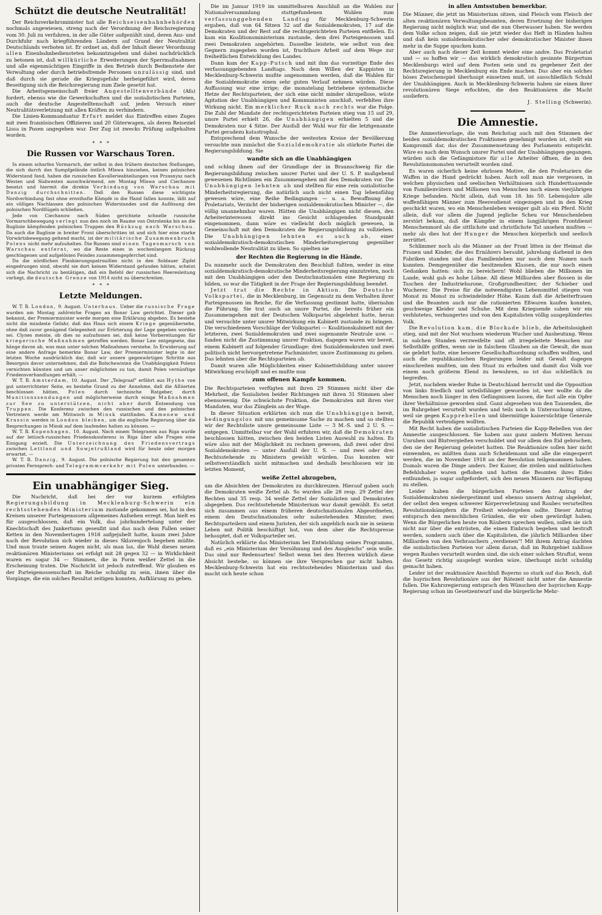Schützt die deutsche Neutralität!
Der Reichsverkehrsminister hat alle Reichseisenbahnbehörden nochmals angewiesen, streng nach der Verordnung der Reichsregierung vom 30. Juli zu verfahren, in der alle Güter aufgezählt sind, deren Aus- und Durchfuhr nach kriegführenden Ländern auf Grund der Neutralität Deutschlands verboten ist. Er ordnet an, daß der Inhalt dieser Verordnung allen Eisenbahnbediensteten bekanntzugeben und dabei nachdrücklich zu betonen ist, daß willkürliche Erweiterungen der Sperrmaßnahmen und alle eigenmächtigen Eingriffe in den Betrieb durch Bedienstete der Verwaltung oder durch betriebsfremde Personen unzulässig sind, und daß durch sie gerade die Kriegsgefahr herbeigeführt wird, deren Beseitigung sich die Reichsregierung zum Ziele gesetzt hat.
Die Arbeitsgemeinschaft freier Angestelltenverbände (Afa) fordert, ebenso wie die Gewerkschaften und die sozialistischen Parteien, auch die deutsche Angestelltenschaft auf, jeden Versuch einer Neutralitätsverletzung mit allen Kräften zu verhindern.
Die Linien-Kommandantur Erfurt meldet das Eintreffen eines Zuges mit zwei französischen Offizieren und 20 Güterwagen, als deren Reiseziel Lissa in Posen angegeben war. Der Zug ist zwecks Prüfung aufgehalten worden.
* * *
Die Russen vor Warschaus Toren.
In einem scharfen Vormarsch, der selbst in den frühern deutschen Stellungen, die sich durch das Sumpfgelände östlich Mlawa hinziehen, keinen polnischen Widerstand fand, haben die russischen Kavallerieabteilungen von Przasnysz nach Westen und Südwesten ausschwärmend, am Montag Mlawa und Ciechanow besetzt und hiermit die direkte Verbindung von Warschau mit Danzig durchschnitten. Daß den Russen diese wichtigste Nordverbindung fast ohne ernsthafte Kämpfe in die Hand fallen konnte, läßt auf ein völliges Nachlassen des polnischen Widerstandes und die Auflösung des polnischen Nordflügels schließen.
Jede von Ciechanow nach Süden gerichtete schnelle russische Vormarschbewegung verlegt nun den noch im Raume von Ostrolenka bis an die Buglinie kämpfenden polnischen Truppen den Rückzug nach Warschau. Da auch die Buglinie in breiter Front überschritten ist und sich hier eine starke Vorwärtsbewegung geltend macht, ist der militärische Zusammenbruch Polens nicht mehr aufzuhalten. Die Russen sind einen Tagesmarsch von Warschau entfernt, wo die Reste eines in wochenlangem Rückzug geschlagenen und aufgelösten Feindes zusammengepferchet sind.
Da die nördlichen Flankierungspatrouillen nicht in den Soldauer Zipfel eingedrungen sind, obwohl sie dort keinen Widerstand gefunden hätten, scheint sich die Nachricht zu bestätigen, daß ein Befehl der russischen Heeresleitung vorliegt, die deutsche Grenze von 1914 nicht zu überschreiten.
* * *
Letzte Meldungen.
W. T. B. London, 9. August. Unterhaus. Ueber die russische Frage wurden am Montag zahlreiche Fragen an Bonar Law gerichtet. Dieser gab bekannt, der Premierminister werde morgen eine Erklärung abgeben. Es bestehe nicht die mindeste Gefahr, daß das Haus sich einem Kriege gegenübersehe, ohne daß zuvor genügend Gelegenheit zur Erörterung der Lage gegeben worden sei. Clynes meinte, ob dies so aufzufassen sei, daß keine Vorbereitungen für kriegerische Maßnahmen getroffen werden. Bonar Law entgegnete, das hänge davon ab, was man unter solchen Maßnahmen verstehe. In Erwiderung auf eine andere Anfrage bemerkte Bonar Law, der Premierminister legte in der letzten Woche ausdrücklich dar, daß wir unsere gegenwärtigen Schritte aus Besorgnis davor unternehmen, daß die Bolschewisten die Unabhängigkeit Polens vernichten könnten und um unser möglichstes zu tun, damit Polen vernünftige Friedensverhandlungen erhält. —
W. T. B. Amsterdam, 10. August. Der „Telegraaf" erfährt aus Hythe von gut unterrichteter Seite, es bestehe Grund zu der Annahme, daß die Alliierten beschlossen hätten, Polen durch technische Ratgeber, durch Munitionssendungen und möglicherweise durch einige Maßnahmen zur See zu unterstützen, nicht aber durch Entsendung von Truppen. Die Konferenz zwischen den russischen und den polnischen Vertretern werde am Mittwoch in Minsk stattfinden. Kamenew und Krassin werden in London bleiben, um die englische Regierung über die Besprechungen in Minsk auf dem laufenden halten zu können. —
W. T. B. Kopenhagen, 10. August. Nach einem Telegramm aus Riga wurde auf der lettisch-russischen Friedenskonferenz in Riga über alle Fragen eine Einigung erzielt. Die Unterzeichnung des Friedensvertrags zwischen Lettland und Sowjetrußland wird für heute oder morgen erwartet. —
W. T. B. Danzig, 9. August. Die polnische Regierung hat den gesamten privaten Fernsprech- und Telegrammverkehr mit Polen unterbunden. —
Ein unabhängiger Sieg.
Die Nachricht, daß bei der vor kurzem erfolgten Regierungsbildung in Mecklenburg-Schwerin ein rechtsstehendes Ministerium zustande gekommen sei, hat in den Kreisen unserer Parteigenossen allgemeines Aufsehen erregt. Man hielt es für ausgeschlossen, daß ein Volk, das jahrhundertelang unter der Knechtschaft des Junkertums geseufzt und das nach dem Fallen seiner Ketten in den Novembertagen 1918 aufgejubelt hatte, kaum zwei Jahre nach der Revolution sich wieder in dieses Sklavenjoch begeben müßte. Und man traute seinen Augen nicht, als man las, die Wahl dieses neuen reaktionären Ministeriums sei erfolgt mit 28 gegen 32 — in Wirklichkeit waren es sogar 34 — Stimmen, die in Form weißer Zettel in die Erscheinung traten. Die Nachricht ist jedoch zutreffend. Wir glauben es der Parteigenossenschaft im Reiche schuldig zu sein, ihnen über die Vorgänge, die ein solches Resultat zeitigen konnten, Aufklärung zu geben.
Die im Januar 1919 im unmittelbaren Anschluß an die Wahlen zur Nationalversammlung stattgefundenen Wahlen zum verfassunggebenden Landtag für Mecklenburg-Schwerin ergaben, daß von 64 Sitzen 32 auf die Sozialdemokraten, 17 auf die Demokraten und der Rest auf die rechtsgerichteten Parteien entfielen. Es kam ein Koalitionsministerium zustande, dem drei Parteigenossen und zwei Demokraten angehörten. Dasselbe leistete, wie selbst von den Gegnern zugegeben worden ist, fruchtbare Arbeit auf dem Wege zur freiheitlichen Entwicklung des Landes.
Dann kam der Kapp-Putsch und mit ihm das vorzeitige Ende des verfassunggebenden Landtags. Nach dem Willen der Kappisten in Mecklenburg-Schwerin mußte angenommen werden, daß die Wahlen für die Sozialdemokratie einen sehr guten Verlauf nehmen würden. Diese Auffassung war eine irrige; die monatelang betriebene systematische Hetze der Rechtsparteien, der sich eine nicht minder skrupellose, wüste Agitation der Unabhängigen und Kommunisten anschloß, verfehlten ihre Wirkung nicht. Ein merklicher Ruck nach rechts war die Folge. Die Zahl der Mandate der rechtsgerichteten Parteien stieg von 15 auf 29, unsre Partei erhielt 26, die Unabhängigen erhielten 5 und die Demokraten nur 4 Sitze. Der Ausfall der Wahl war für die letztgenannte Partei geradezu katastrophal.
Entsprechend dem Wunsche der weitesten Kreise der Bevölkerung versuchte nun zunächst die Sozialdemokratie als stärkste Partei die Regierungsbildung. Sie
wandte sich an die Unabhängigen
und schlug ihnen auf der Grundlage der in Braunschweig für die Regierungsbildung zwischen unsrer Partei und der U. S. P. maßgebend gewesenen Richtlinien ein Zusammengehen mit den Demokraten vor. Die Unabhängigen lehnten ab und stellten für eine rein sozialistische Minderheitsregierung, die natürlich auch nicht einen Tag lebensfähig gewesen wäre, eine Reihe Bedingungen — u. a. Bewaffnung des Proletariats, Verzicht der bisherigen sozialdemokratischen Minister —, die völlig unannehmbar waren. Hätten die Unabhängigen nicht diesen, den Arbeiterinteressen direkt ins Gesicht schlagenden Standpunkt eingenommen, dann wäre es vielleicht doch möglich gewesen, in Gemeinschaft mit den Demokraten die Regierungsbildung zu vollziehen. Die Unabhängigen lehnten es auch ab, einer sozialdemokratisch-demokratischen Minderheitsregierung gegenüber wohlwollende Neutralität zu üben. So spielten sie
der Rechten die Regierung in die Hände.
Da nunmehr auch die Demokraten den Beschluß faßten, weder in eine sozialdemokratisch-demokratische Minderheitsregierung einzutreten, noch mit den Unabhängigen oder den Deutschnationalen eine Regierung zu bilden, so war die Tätigkeit in der Frage der Regierungsbildung beendet.
Jetzt trat die Rechte in Aktion. Die Deutsche Volkspartei, die in Mecklenburg, im Gegensatz zu dem Verhalten ihrer Parteigenossen im Reiche, für die Verfassung gestimmt hatte, übernahm die Führung. Sie trat auch an unsre Partei, die bereits früher ein Zusammengehen mit der Deutschen Volkspartei abgelehnt hatte, heran und versuchte unter unsrer Mitwirkung ein Kabinett zustande zu bringen. Die verschiedenen Vorschläge der Volkspartei — Koalitionskabinett mit der letzteren, zwei Sozialdemokraten und zwei sogenannte Neutrale usw. — fanden nicht die Zustimmung unsrer Fraktion, dagegen waren wir bereit, einem Kabinett auf folgender Grundlage: drei Sozialdemokraten und zwei politisch nicht hervorgetretene Fachminister, unsre Zustimmung zu geben. Das lehnten aber die Rechtsparteien ab.
Damit waren alle Möglichkeiten einer Kabinettsbildung unter unsrer Mitwirkung erschöpft und es mußte nun
zum offenen Kampfe kommen.
Die Rechtsparteien verfügten mit ihren 29 Stimmen nicht über die Mehrheit, die Sozialisten beider Richtungen mit ihren 31 Stimmen aber ebensowenig. Die schwächste Fraktion, die Demokraten mit ihren vier Mandaten, war das Zünglein an der Wage.
In dieser Situation erklärten sich nun die Unabhängigen bereit, bedingungslos mit uns gemeinsame Sache zu machen und so stellten wir der Rechtsliste unsre gemeinsame Liste — 3 M.-S. und 2 U. S. — entgegen. Unmittelbar vor der Wahl erfuhren wir, daß die Demokraten beschlossen hätten, zwischen den beiden Listen Auswahl zu halten. Es wäre also mit der Möglichkeit zu rechnen gewesen, daß zwei oder drei Sozialdemokraten — unter Ausfall der U. S. — und zwei oder drei Rechtsstehende zu Ministern gewählt würden. Das konnten wir selbstverständlich nicht mitmachen und deshalb beschlossen wir im letzten Moment,
weiße Zettel abzugeben,
um die Absichten der Demokraten zu durchkreuzen. Hierauf gaben auch die Demokraten weiße Zettel ab. So wurden alle 28 resp. 29 Zettel der Rechten und 35 resp. 34 weiße Zettel der Sozialisten und Demokraten abgegeben. Das rechtsstehende Ministerium war damit gewählt. Es setzt sich zusammen aus einem früheren deutschnationalen Abgeordneten, einem den Deutschnationalen sehr nahestehenden Minister, zwei Rechtsparteilern und einem Juristen, der sich angeblich noch nie in seinem Leben mit Politik beschäftigt hat, von dem aber die Rechtspresse behauptet, daß er Volksparteiler sei.
Natürlich erklärte das Ministerium bei Entwicklung seines Programms, daß es „ein Ministerium der Versöhnung und des Ausgleichs" sein wolle. Das sind nur Redensarten! Selbst wenn bei den Herren wirklich diese Absicht bestehe, so können sie ihre Versprechen gar nicht halten. Mecklenburg-Schwerin hat ein rechtsstehendes Ministerium und das macht sich heute schon
in allen Amtsstuben bemerkbar.
Die Männer, die jetzt im Ministerium sitzen, sind Fleisch vom Fleisch der alten reaktionären Verwaltungsbeamten, deren Ersetzung der bisherigen Regierung nicht möglich war, und die nun Oberwasser haben. Sie werden dem Volke schon zeigen, daß sie jetzt wieder das Heft in Händen halten und daß kein sozialdemokratischer oder demokratischer Minister ihnen mehr in die Suppe spucken kann.
Aber auch nach dieser Zeit kommt wieder eine andre. Das Proletariat und — so hoffen wir — das wirklich demokratisch gesinnte Bürgertum Mecklenburgs wird auf dem Posten sein und zu gegebener Zeit der Rechtsregierung in Mecklenburg ein Ende machen. Das aber ein solches böses Zwischenspiel überhaupt einsetzen muß, ist ausschließlich Schuld der Unabhängigen. Auch in Mecklenburg-Schwerin haben sie einen ihrer revolutionären Siege erfochten, die den Reaktionären die Macht ausliefern.
J. Stelling (Schwerin).
Die Amnestie.
Die Amnestievorlage, die vom Reichstag auch mit den Stimmen der beiden sozialdemokratischen Fraktionen genehmigt worden ist, stellt ein Kompromiß dar, das der Zusammensetzung des Parlaments entspricht. Wäre es nach dem Wunsch unsrer Partei und der Unabhängigen gegangen, würden sich die Gefängnistore für alle Arbeiter öffnen, die in den Revolutionsmonaten verurteilt worden sind.
Es waren sicherlich keine ehrlosen Motive, die den Proletariern die Waffen in die Hand gedrückt haben. Auch soll man nie vergessen, in welchen physischen und seelischen Verhältnissen sich Hunderttausende von Familienvätern und Millionen von Menschen nach einem vierjährigen Kriege befanden. Nicht allein, daß vom 18. bis 50. Lebensjahre alle waffenfähigen Männer zum Heeresdienst eingezogen und in den Krieg geschickt waren, wo ein Menschenleben weniger galt als ein Pferd. Nicht allein, daß vor allem die Jugend jegliche Scheu vor Menschenleben zerstört bekam, daß die Kämpfer in einem langjährigen Frontdienst Menschenmord als die sittlichste und christlichste Tat ansehen mußten — mehr als dies hat der Hunger die Menschen körperlich und seelisch zerrüttet.
Schlimmer noch als die Männer an der Front litten in der Heimat die Frauen und Kinder, die des Ernährers beraubt, jahrelang darbend in den Fabriken standen und das Familienleben nur noch dem Namen nach kannten. Demgegenüber die besitzenden Klassen, die nur noch einen Gedanken hatten: sich zu bereichern! Wohl blieben die Millionen im Lande, wohl gab es hohe Löhne. All diese Milliarden aber flossen in die Taschen der Industriebarone, Großgrundbesitzer, der Schieber und Wucherer. Die Preise für die notwendigsten Lebensmittel stiegen von Monat zu Monat zu schwindelnder Höhe. Kaum daß die Arbeiterfrauen und die Beamten auch nur die rationierten Eßwaren kaufen konnten, geschweige Kleider und Schuhe. Mit dem Kriegsende sahen wir ein verblutetes, verhungertes und von den Kapitalisten völlig ausgeplündertes Volk.
Die Revolution kam, die Blockade blieb, die Arbeitslosigkeit stieg, und mit der Not wuchsen wiederum Wucher und Ausbeutung. Wenn in solchen Stunden verzweifelte und oft irregeleitete Menschen zur Selbsthilfe griffen, wenn sie in falschem Glauben an die Gewalt, die man sie gelehrt hatte, eine bessere Gesellschaftsordnung schaffen wollten, und auch die republikanischen Regierungen leider mit Gewalt dagegen einschreiten mußten, um den Staat zu erhalten und damit das Volk vor einem noch größerm Elend zu bewahren, so ist das schließlich zu begreifen.
Jetzt, nachdem wieder Ruhe in Deutschland herrscht und die Opposition von links friedlich und urteilsfähiger geworden ist, wer wollte da die Menschen noch länger in den Gefängnissen lassen, die fast alle ein Opfer ihrer Verhältnisse geworden sind. Ganz abgesehen von den Tausenden, die im Ruhrgebiet verurteilt wurden und teils noch in Untersuchung sitzen, weil sie gegen Kapprebellen und übermütige kaisersüchtige Generale die Republik verteidigen wollten.
Mit Recht haben die sozialistischen Parteien die Kapp-Rebellen von der Amnestie ausgeschlossen. Sie haben aus ganz andern Motiven heraus Unruhen und Blutvergießen verschuldet und vor allem den Eid gebrochen, den sie der Regierung geleistet hatten. Die Reaktionäre sollen hier nicht einwenden, es müßten dann auch Scheidemann und alle die eingesperrt werden, die im November 1918 an der Revolution teilgenommen haben. Damals waren die Dinge anders. Der Kaiser, die zivilen und militärischen Befehlshaber waren geflohen und hatten die Beamten ihres Eides entbunden, ja sogar aufgefordert, sich den neuen Männern zur Verfügung zu stellen.
Leider haben die bürgerlichen Parteien den Antrag der Sozialdemokraten niedergestimmt und ebenso unsern Antrag abgelehnt, der selbst den wegen schwerer Körperverletzung und Raubes verurteilten Revolutionskämpfern die Freiheit wiedergeben sollte. Dieser Antrag entsprach den menschlichen Gründen, die wir oben gewürdigt haben. Wenn die Bürgerlichen heute von Räubern sprechen wollen, sollen sie sich nicht nur über die entrüsten, die einen Einbruch begehen und bestraft werden, sondern auch über die Kapitalisten, die jährlich Milliarden über Milliarden von den Verbrauchern „verdienen"! Mit ihrem Antrag dachten die sozialistischen Parteien vor allem daran, daß im Ruhrgebiet zahllose wegen Raubes verurteilt worden sind, die sich einer solchen Straftat, wenn das Gesetz richtig ausgelegt worden wäre, überhaupt nicht schuldig gemacht haben.
Leider ist der reaktionäre Anschluß Bayerns so stark auf das Reich, daß die bayrischen Revolutionäre aus der Rätezeit nicht unter die Amnestie fallen. Die Kahrsregierung entsprach den Wünschen der bayrischen Kapp-Regierung schon im Gesetzentwurf und die bürgerliche Mehr-